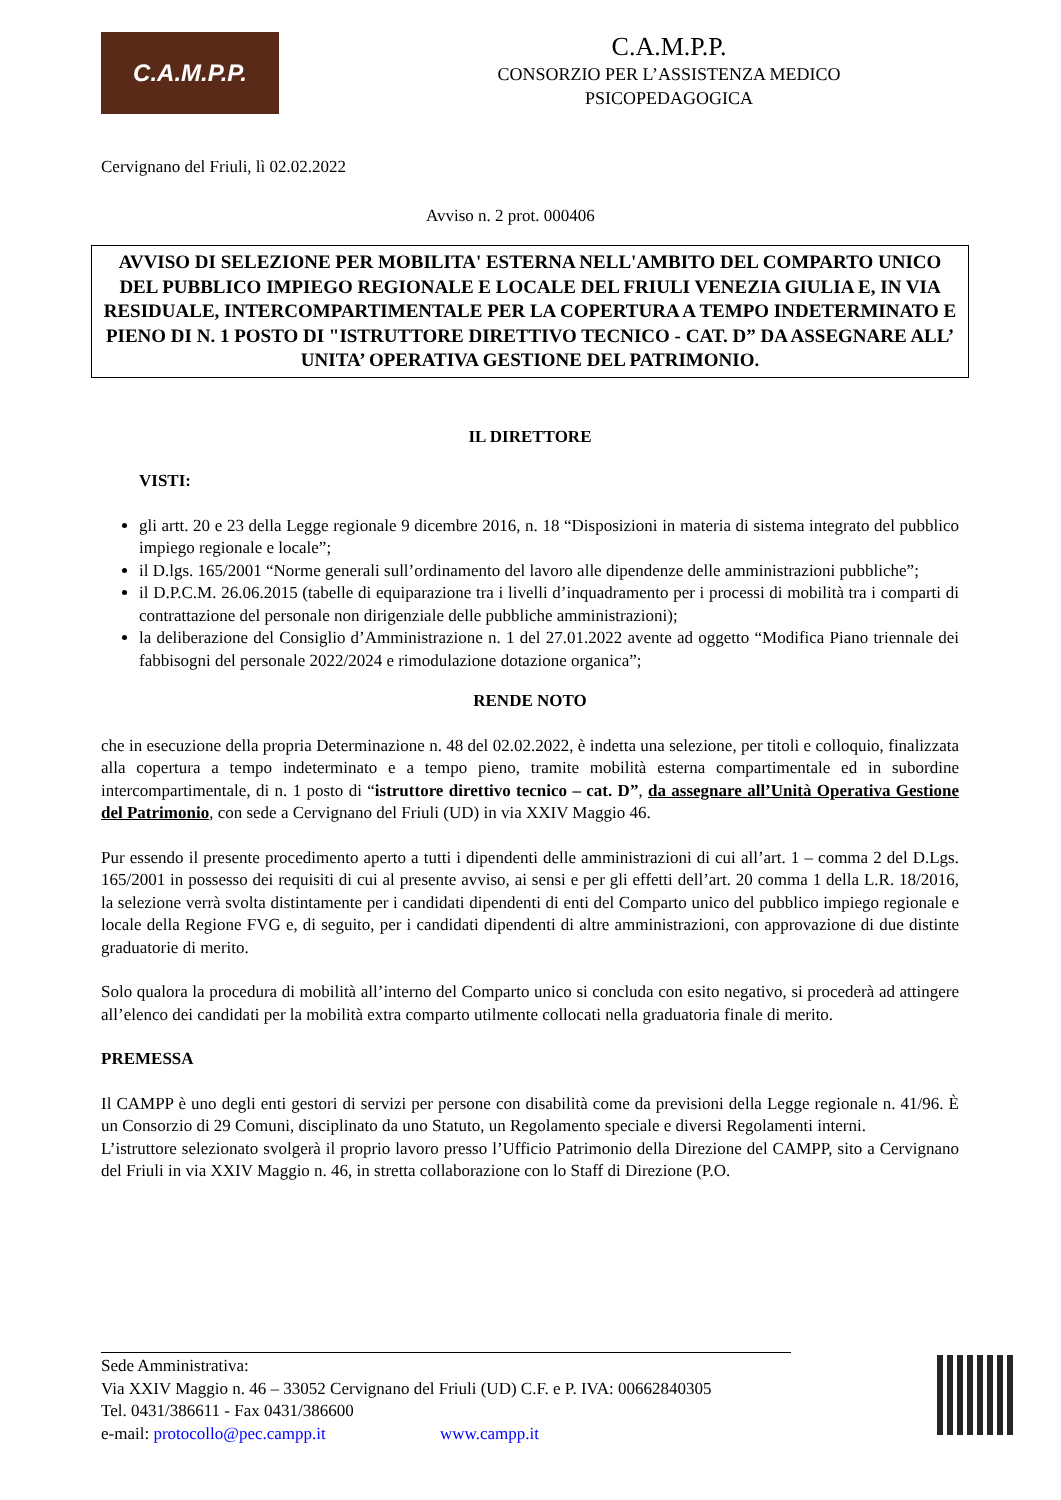C.A.M.P.P.
C.A.M.P.P.
CONSORZIO PER L’ASSISTENZA MEDICO
PSICOPEDAGOGICA
Cervignano del Friuli, lì 02.02.2022
Avviso n. 2 prot. 000406
AVVISO DI SELEZIONE PER MOBILITA' ESTERNA NELL'AMBITO DEL COMPARTO UNICO DEL PUBBLICO IMPIEGO REGIONALE E LOCALE DEL FRIULI VENEZIA GIULIA E, IN VIA RESIDUALE, INTERCOMPARTIMENTALE PER LA COPERTURA A TEMPO INDETERMINATO E PIENO DI N. 1 POSTO DI "ISTRUTTORE DIRETTIVO TECNICO - CAT. D” DA ASSEGNARE ALL’ UNITA’ OPERATIVA GESTIONE DEL PATRIMONIO.
IL DIRETTORE
VISTI:
gli artt. 20 e 23 della Legge regionale 9 dicembre 2016, n. 18 “Disposizioni in materia di sistema integrato del pubblico impiego regionale e locale”;
il D.lgs. 165/2001 “Norme generali sull’ordinamento del lavoro alle dipendenze delle amministrazioni pubbliche”;
il D.P.C.M. 26.06.2015 (tabelle di equiparazione tra i livelli d’inquadramento per i processi di mobilità tra i comparti di contrattazione del personale non dirigenziale delle pubbliche amministrazioni);
la deliberazione del Consiglio d’Amministrazione n. 1 del 27.01.2022 avente ad oggetto “Modifica Piano triennale dei fabbisogni del personale 2022/2024 e rimodulazione dotazione organica”;
RENDE NOTO
che in esecuzione della propria Determinazione n. 48 del 02.02.2022, è indetta una selezione, per titoli e colloquio, finalizzata alla copertura a tempo indeterminato e a tempo pieno, tramite mobilità esterna compartimentale ed in subordine intercompartimentale, di n. 1 posto di “istruttore direttivo tecnico – cat. D”, da assegnare all’Unità Operativa Gestione del Patrimonio, con sede a Cervignano del Friuli (UD) in via XXIV Maggio 46.
Pur essendo il presente procedimento aperto a tutti i dipendenti delle amministrazioni di cui all’art. 1 – comma 2 del D.Lgs. 165/2001 in possesso dei requisiti di cui al presente avviso, ai sensi e per gli effetti dell’art. 20 comma 1 della L.R. 18/2016, la selezione verrà svolta distintamente per i candidati dipendenti di enti del Comparto unico del pubblico impiego regionale e locale della Regione FVG e, di seguito, per i candidati dipendenti di altre amministrazioni, con approvazione di due distinte graduatorie di merito.
Solo qualora la procedura di mobilità all’interno del Comparto unico si concluda con esito negativo, si procederà ad attingere all’elenco dei candidati per la mobilità extra comparto utilmente collocati nella graduatoria finale di merito.
PREMESSA
Il CAMPP è uno degli enti gestori di servizi per persone con disabilità come da previsioni della Legge regionale n. 41/96. È un Consorzio di 29 Comuni, disciplinato da uno Statuto, un Regolamento speciale e diversi Regolamenti interni.
L’istruttore selezionato svolgerà il proprio lavoro presso l’Ufficio Patrimonio della Direzione del CAMPP, sito a Cervignano del Friuli in via XXIV Maggio n. 46, in stretta collaborazione con lo Staff di Direzione (P.O.
Sede Amministrativa:
Via XXIV Maggio n. 46 – 33052 Cervignano del Friuli (UD) C.F. e P. IVA: 00662840305
Tel. 0431/386611 - Fax 0431/386600
e-mail: protocollo@pec.campp.it www.campp.it